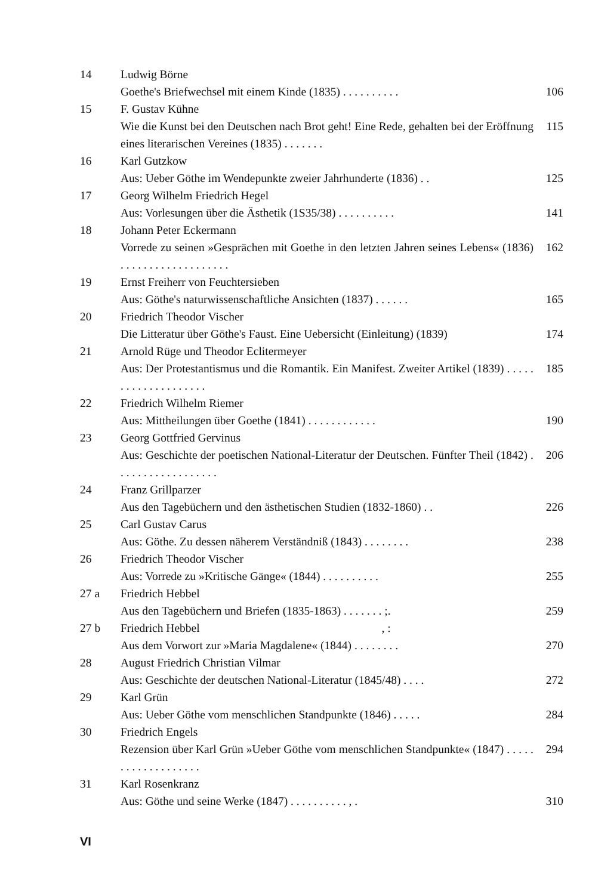14 Ludwig Börne
Goethe's Briefwechsel mit einem Kinde (1835) . . . . . . . . . .
106
15 F. Gustav Kühne
Wie die Kunst bei den Deutschen nach Brot geht! Eine Rede, gehalten bei der Eröffnung eines literarischen Vereines (1835) . . . . . . .
115
16 Karl Gutzkow
Aus: Ueber Göthe im Wendepunkte zweier Jahrhunderte (1836) . .
125
17 Georg Wilhelm Friedrich Hegel
Aus: Vorlesungen über die Ästhetik (1S35/38) . . . . . . . . . .
141
18 Johann Peter Eckermann
Vorrede zu seinen »Gesprächen mit Goethe in den letzten Jahren seines Lebens« (1836) . . . . . . . . . . . . . . . . . . .
162
19 Ernst Freiherr von Feuchtersieben
Aus: Göthe's naturwissenschaftliche Ansichten (1837) . . . . . .
165
20 Friedrich Theodor Vischer
Die Litteratur über Göthe's Faust. Eine Uebersicht (Einleitung) (1839)
174
21 Arnold Rüge und Theodor Eclitermeyer
Aus: Der Protestantismus und die Romantik. Ein Manifest. Zweiter Artikel (1839) . . . . . . . . . . . . . . . . . . . .
185
22 Friedrich Wilhelm Riemer
Aus: Mittheilungen über Goethe (1841) . . . . . . . . . . . .
190
23 Georg Gottfried Gervinus
Aus: Geschichte der poetischen National-Literatur der Deutschen. Fünfter Theil (1842) . . . . . . . . . . . . . . . . . .
206
24 Franz Grillparzer
Aus den Tagebüchern und den ästhetischen Studien (1832-1860) . .
226
25 Carl Gustav Carus
Aus: Göthe. Zu dessen näherem Verständniß (1843) . . . . . . . .
238
26 Friedrich Theodor Vischer
Aus: Vorrede zu »Kritische Gänge« (1844) . . . . . . . . . .
255
27 a Friedrich Hebbel
Aus den Tagebüchern und Briefen (1835-1863) . . . . . . . ;.
259
27 b Friedrich Hebbel , :
Aus dem Vorwort zur »Maria Magdalene« (1844) . . . . . . . .
270
28 August Friedrich Christian Vilmar
Aus: Geschichte der deutschen National-Literatur (1845/48) . . . .
272
29 Karl Grün
Aus: Ueber Göthe vom menschlichen Standpunkte (1846) . . . . .
284
30 Friedrich Engels
Rezension über Karl Grün »Ueber Göthe vom menschlichen Standpunkte« (1847) . . . . . . . . . . . . . . . . . . .
294
31 Karl Rosenkranz
Aus: Göthe und seine Werke (1847) . . . . . . . . . . , .
310
VI